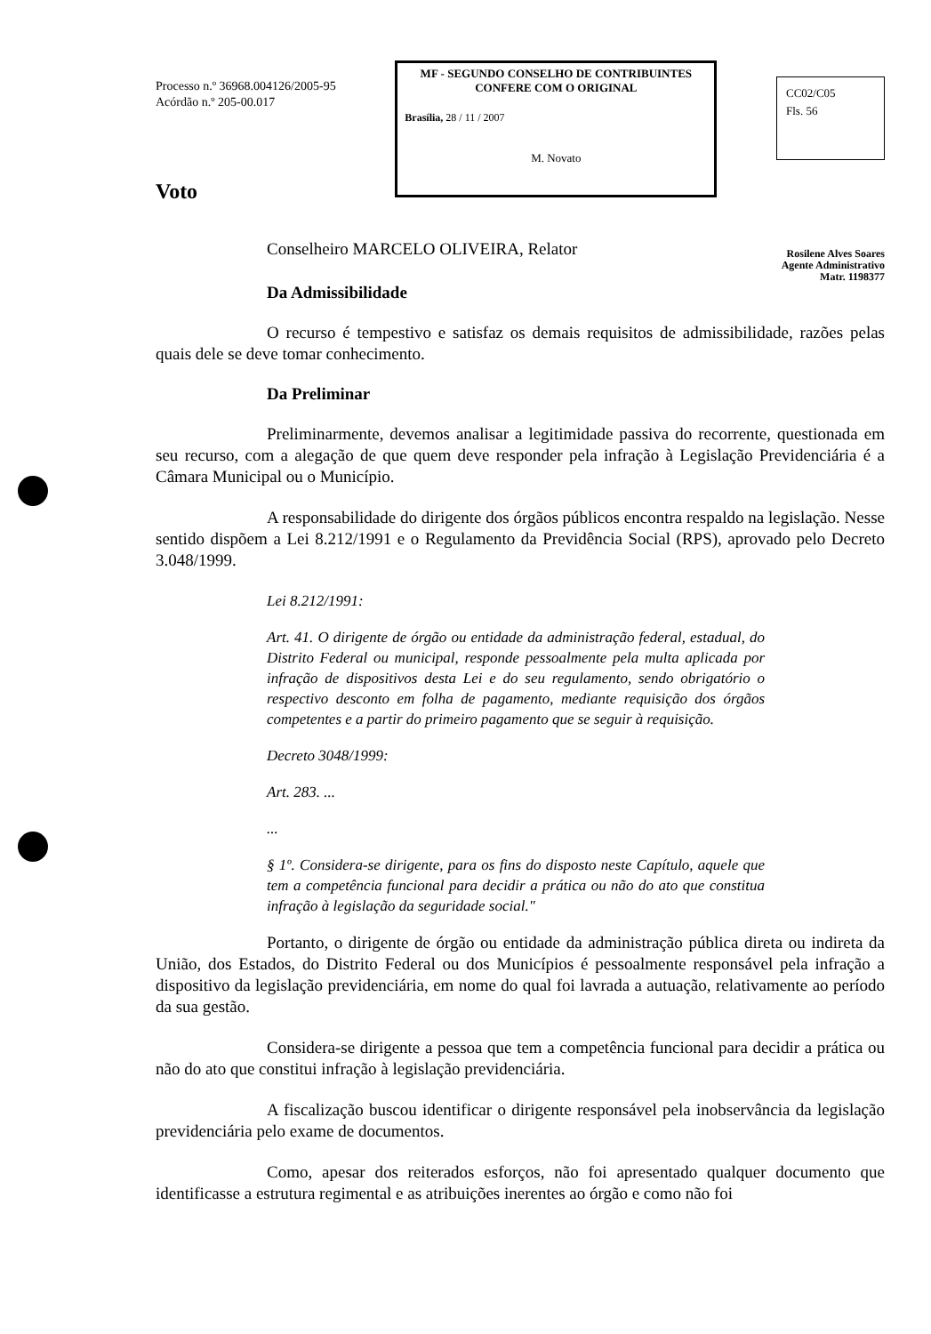Processo n.º 36968.004126/2005-95
Acórdão n.º 205-00.017
MF - SEGUNDO CONSELHO DE CONTRIBUINTES
CONFERE COM O ORIGINAL
Brasília, 28 / 11 / 2007
M. Novato
CC02/C05
Fls. 56
Voto
Conselheiro MARCELO OLIVEIRA, Relator
Rosilene Alves Soares
Agente Administrativo
Matr. 1198377
Da Admissibilidade
O recurso é tempestivo e satisfaz os demais requisitos de admissibilidade, razões pelas quais dele se deve tomar conhecimento.
Da Preliminar
Preliminarmente, devemos analisar a legitimidade passiva do recorrente, questionada em seu recurso, com a alegação de que quem deve responder pela infração à Legislação Previdenciária é a Câmara Municipal ou o Município.
A responsabilidade do dirigente dos órgãos públicos encontra respaldo na legislação. Nesse sentido dispõem a Lei 8.212/1991 e o Regulamento da Previdência Social (RPS), aprovado pelo Decreto 3.048/1999.
Lei 8.212/1991:
Art. 41. O dirigente de órgão ou entidade da administração federal, estadual, do Distrito Federal ou municipal, responde pessoalmente pela multa aplicada por infração de dispositivos desta Lei e do seu regulamento, sendo obrigatório o respectivo desconto em folha de pagamento, mediante requisição dos órgãos competentes e a partir do primeiro pagamento que se seguir à requisição.
Decreto 3048/1999:
Art. 283. ...
...
§ 1º. Considera-se dirigente, para os fins do disposto neste Capítulo, aquele que tem a competência funcional para decidir a prática ou não do ato que constitua infração à legislação da seguridade social."
Portanto, o dirigente de órgão ou entidade da administração pública direta ou indireta da União, dos Estados, do Distrito Federal ou dos Municípios é pessoalmente responsável pela infração a dispositivo da legislação previdenciária, em nome do qual foi lavrada a autuação, relativamente ao período da sua gestão.
Considera-se dirigente a pessoa que tem a competência funcional para decidir a prática ou não do ato que constitui infração à legislação previdenciária.
A fiscalização buscou identificar o dirigente responsável pela inobservância da legislação previdenciária pelo exame de documentos.
Como, apesar dos reiterados esforços, não foi apresentado qualquer documento que identificasse a estrutura regimental e as atribuições inerentes ao órgão e como não foi